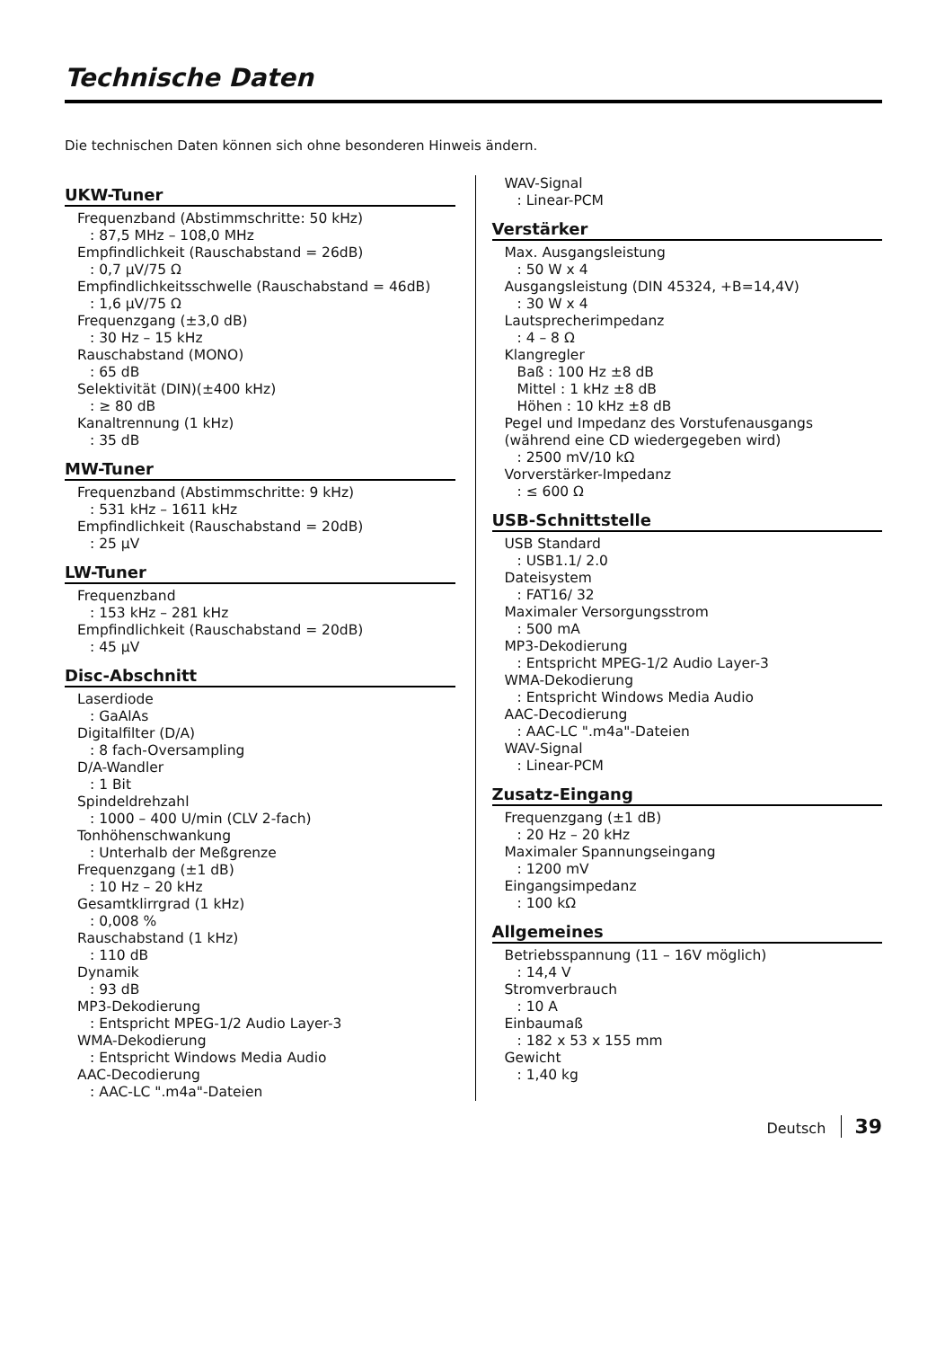Technische Daten
Die technischen Daten können sich ohne besonderen Hinweis ändern.
UKW-Tuner
Frequenzband (Abstimmschritte: 50 kHz)
: 87,5 MHz – 108,0 MHz
Empfindlichkeit (Rauschabstand = 26dB)
: 0,7 μV/75 Ω
Empfindlichkeitsschwelle (Rauschabstand = 46dB)
: 1,6 μV/75 Ω
Frequenzgang (±3,0 dB)
: 30 Hz – 15 kHz
Rauschabstand (MONO)
: 65 dB
Selektivität (DIN)(±400 kHz)
: ≥ 80 dB
Kanaltrennung (1 kHz)
: 35 dB
MW-Tuner
Frequenzband (Abstimmschritte: 9 kHz)
: 531 kHz – 1611 kHz
Empfindlichkeit (Rauschabstand = 20dB)
: 25 μV
LW-Tuner
Frequenzband
: 153 kHz – 281 kHz
Empfindlichkeit (Rauschabstand = 20dB)
: 45 μV
Disc-Abschnitt
Laserdiode
: GaAlAs
Digitalfilter (D/A)
: 8 fach-Oversampling
D/A-Wandler
: 1 Bit
Spindeldrehzahl
: 1000 – 400 U/min (CLV 2-fach)
Tonhöhenschwankung
: Unterhalb der Meßgrenze
Frequenzgang (±1 dB)
: 10 Hz – 20 kHz
Gesamtklirrgrad (1 kHz)
: 0,008 %
Rauschabstand (1 kHz)
: 110 dB
Dynamik
: 93 dB
MP3-Dekodierung
: Entspricht MPEG-1/2 Audio Layer-3
WMA-Dekodierung
: Entspricht Windows Media Audio
AAC-Decodierung
: AAC-LC ".m4a"-Dateien
WAV-Signal
: Linear-PCM
Verstärker
Max. Ausgangsleistung
: 50 W x 4
Ausgangsleistung (DIN 45324, +B=14,4V)
: 30 W x 4
Lautsprecherimpedanz
: 4 – 8 Ω
Klangregler
Baß : 100 Hz ±8 dB
Mittel : 1 kHz ±8 dB
Höhen : 10 kHz ±8 dB
Pegel und Impedanz des Vorstufenausgangs
(während eine CD wiedergegeben wird)
: 2500 mV/10 kΩ
Vorverstärker-Impedanz
: ≤ 600 Ω
USB-Schnittstelle
USB Standard
: USB1.1/ 2.0
Dateisystem
: FAT16/ 32
Maximaler Versorgungsstrom
: 500 mA
MP3-Dekodierung
: Entspricht MPEG-1/2 Audio Layer-3
WMA-Dekodierung
: Entspricht Windows Media Audio
AAC-Decodierung
: AAC-LC ".m4a"-Dateien
WAV-Signal
: Linear-PCM
Zusatz-Eingang
Frequenzgang (±1 dB)
: 20 Hz – 20 kHz
Maximaler Spannungseingang
: 1200 mV
Eingangsimpedanz
: 100 kΩ
Allgemeines
Betriebsspannung (11 – 16V möglich)
: 14,4 V
Stromverbrauch
: 10 A
Einbaumaß
: 182 x 53 x 155 mm
Gewicht
: 1,40 kg
Deutsch 39